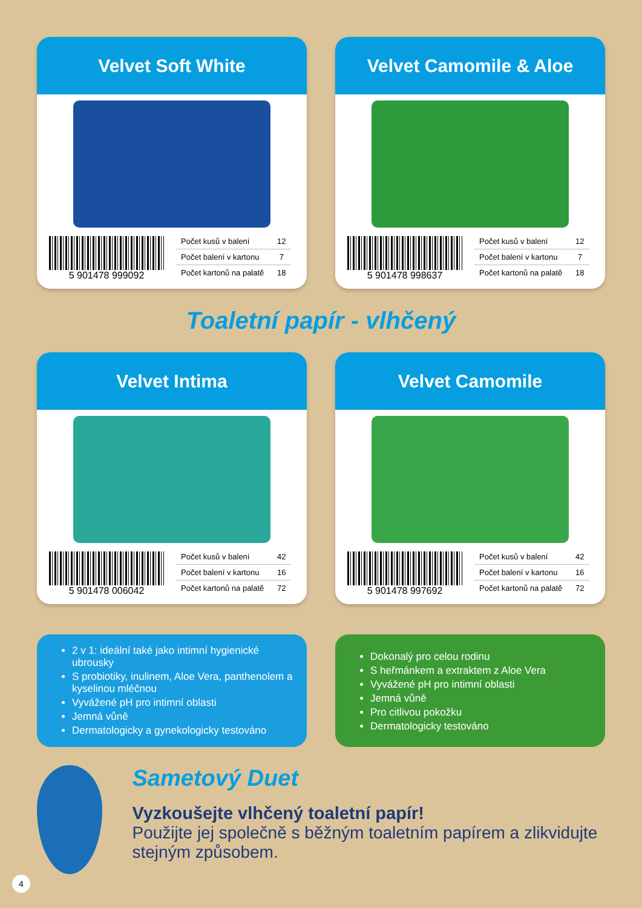Velvet Soft White
5 901478 999092
| Počet kusů v balení | 12 |
| Počet balení v kartonu | 7 |
| Počet kartonů na palatě | 18 |
Velvet Camomile & Aloe
5 901478 998637
| Počet kusů v balení | 12 |
| Počet balení v kartonu | 7 |
| Počet kartonů na palatě | 18 |
Toaletní papír - vlhčený
Velvet Intima
5 901478 006042
| Počet kusů v balení | 42 |
| Počet balení v kartonu | 16 |
| Počet kartonů na palatě | 72 |
Velvet Camomile
5 901478 997692
| Počet kusů v balení | 42 |
| Počet balení v kartonu | 16 |
| Počet kartonů na palatě | 72 |
2 v 1: ideální také jako intimní hygienické ubrousky
S probiotiky, inulinem, Aloe Vera, panthenolem a kyselinou mléčnou
Vyvážené pH pro intimní oblasti
Jemná vůně
Dermatologicky a gynekologicky testováno
Dokonalý pro celou rodinu
S heřmánkem a extraktem z Aloe Vera
Vyvážené pH pro intimní oblasti
Jemná vůně
Pro citlivou pokožku
Dermatologicky testováno
Sametový Duet
Vyzkoušejte vlhčený toaletní papír!
Použijte jej společně s běžným toaletním papírem a zlikvidujte stejným způsobem.
4